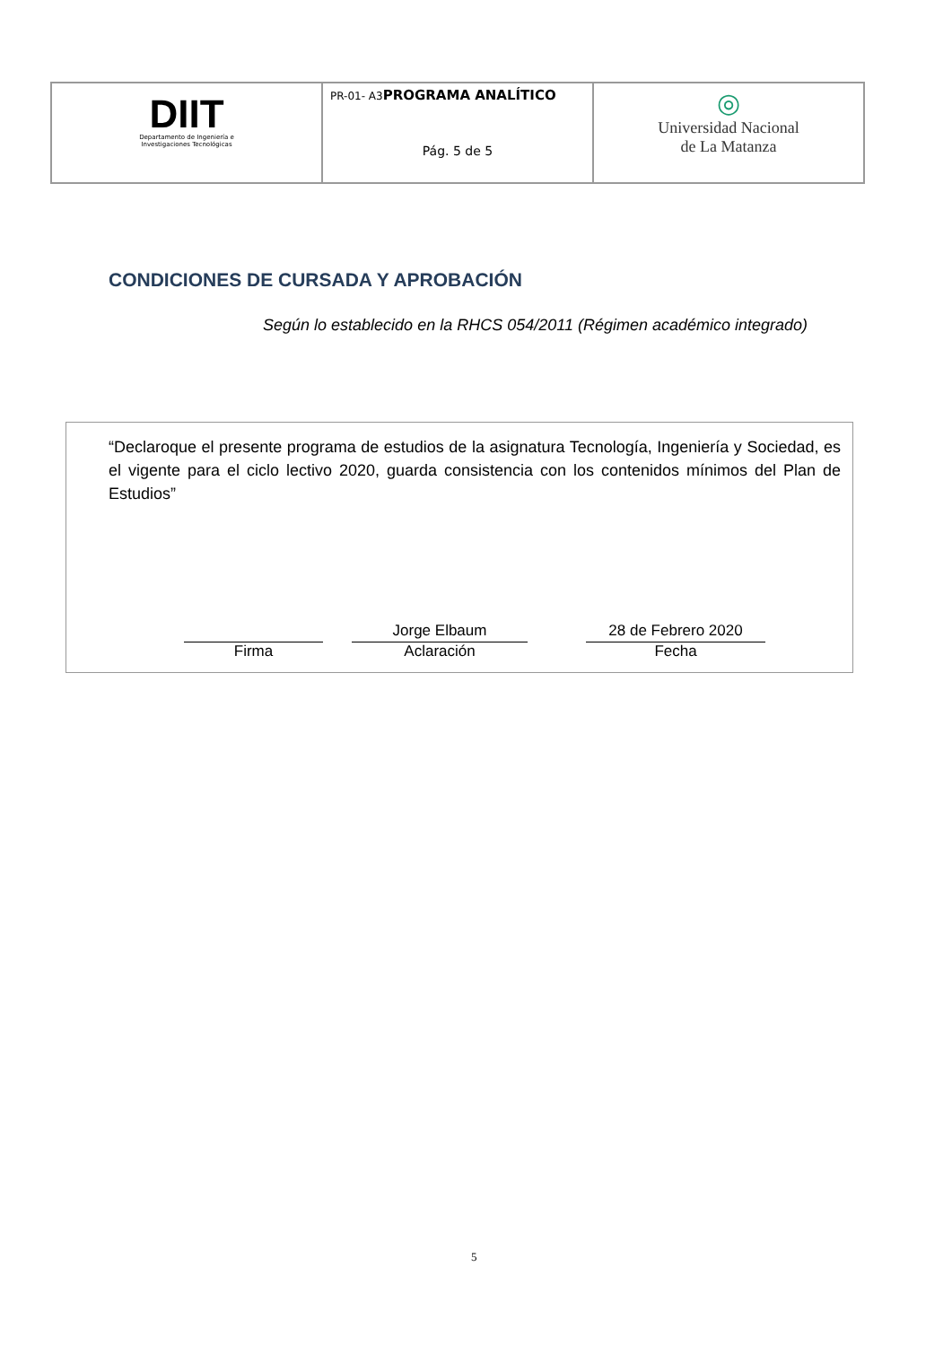| DIIT Departamento de Ingeniería e Investigaciones Tecnológicas | PR-01- A3 PROGRAMA ANALÍTICO Pág. 5 de 5 | ◎ Universidad Nacional de La Matanza |
CONDICIONES DE CURSADA Y APROBACIÓN
Según lo establecido en la RHCS 054/2011 (Régimen académico integrado)
“Declaroque el presente programa de estudios de la asignatura Tecnología, Ingeniería y Sociedad, es el vigente para el ciclo lectivo 2020, guarda consistencia con los contenidos mínimos del Plan de Estudios”
Firma
Jorge Elbaum
Aclaración
28 de Febrero 2020
Fecha
5